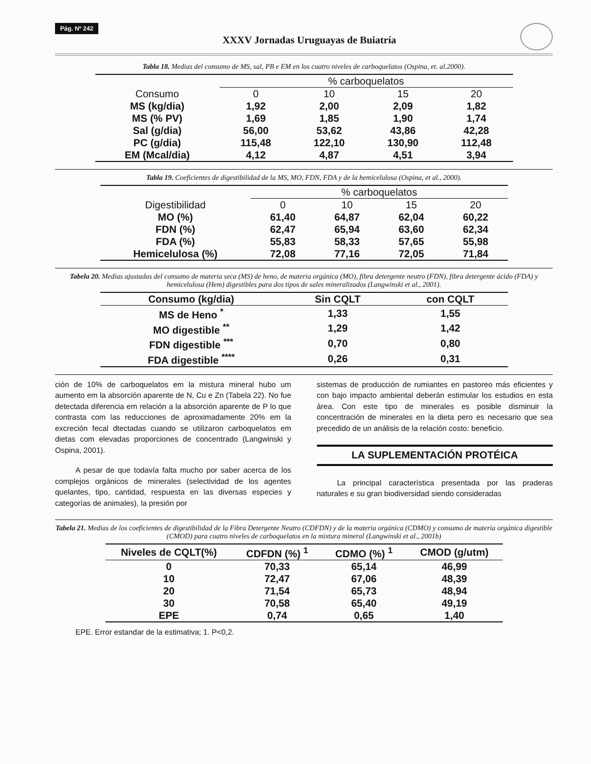Pág. Nº 242
XXXV Jornadas Uruguayas de Buiatría
Tabla 18. Medias del consumo de MS, sal, PB e EM en los cuatro niveles de carboquelatos (Ospina, et. al.2000).
| | % carboquelatos | | | |
| Consumo | 0 | 10 | 15 | 20 |
| MS (kg/dia) | 1,92 | 2,00 | 2,09 | 1,82 |
| MS (% PV) | 1,69 | 1,85 | 1,90 | 1,74 |
| Sal (g/dia) | 56,00 | 53,62 | 43,86 | 42,28 |
| PC (g/dia) | 115,48 | 122,10 | 130,90 | 112,48 |
| EM (Mcal/dia) | 4,12 | 4,87 | 4,51 | 3,94 |
Tabla 19. Coeficientes de digestibilidad de la MS, MO, FDN, FDA y de la hemicelulosa (Ospina, et al., 2000).
| | % carboquelatos | | | |
| Digestibilidad | 0 | 10 | 15 | 20 |
| MO (%) | 61,40 | 64,87 | 62,04 | 60,22 |
| FDN (%) | 62,47 | 65,94 | 63,60 | 62,34 |
| FDA (%) | 55,83 | 58,33 | 57,65 | 55,98 |
| Hemicelulosa (%) | 72,08 | 77,16 | 72,05 | 71,84 |
Tabela 20. Medias ajustadas del consumo de materia seca (MS) de heno, de materia orgánica (MO), fibra detergente neutro (FDN), fibra detergente ácido (FDA) y hemicelulosa (Hem) digestibles para dos tipos de sales mineralizados (Langwinski et al., 2001).
| Consumo (kg/dia) | Sin CQLT | con CQLT |
| --- | --- | --- |
| MS de Heno <sup>*</sup> | 1,33 | 1,55 |
| MO digestible <sup>**</sup> | 1,29 | 1,42 |
| FDN digestible <sup>***</sup> | 0,70 | 0,80 |
| FDA digestible <sup>****</sup> | 0,26 | 0,31 |
ción de 10% de carboquelatos em la mistura mineral hubo um aumento em la absorción aparente de N, Cu e Zn (Tabela 22). No fue detectada diferencia em relación a la absorción aparente de P lo que contrasta com las reducciones de aproximadamente 20% em la excreción fecal dtectadas cuando se utilizaron carboquelatos em dietas com elevadas proporciones de concentrado (Langwinski y Ospina, 2001).
A pesar de que todavía falta mucho por saber acerca de los complejos orgánicos de minerales (selectividad de los agentes quelantes, tipo, cantidad, respuesta en las diversas especies y categorías de animales), la presión por
sistemas de producción de rumiantes en pastoreo más eficientes y con bajo impacto ambiental deberán estimular los estudios en esta área. Con este tipo de minerales es posible disminuir la concentración de minerales en la dieta pero es necesario que sea precedido de un análisis de la relación costo: beneficio.
LA SUPLEMENTACIÓN PROTÉICA
La principal característica presentada por las praderas naturales e su gran biodiversidad siendo consideradas
Tabela 21. Medias de los coeficientes de digestibilidad de la Fibra Detergente Neutro (CDFDN) y de la materia orgánica (CDMO) y consumo de materia orgánica digestible (CMOD) para cuatro niveles de carboquelatos en la mixtura mineral (Langwinski et al., 2001b)
| Niveles de CQLT(%) | CDFDN (%) <sup>1</sup> | CDMO (%) <sup>1</sup> | CMOD (g/utm) |
| --- | --- | --- | --- |
| 0 | 70,33 | 65,14 | 46,99 |
| 10 | 72,47 | 67,06 | 48,39 |
| 20 | 71,54 | 65,73 | 48,94 |
| 30 | 70,58 | 65,40 | 49,19 |
| EPE | 0,74 | 0,65 | 1,40 |
EPE. Error estandar de la estimativa; 1. P<0,2.